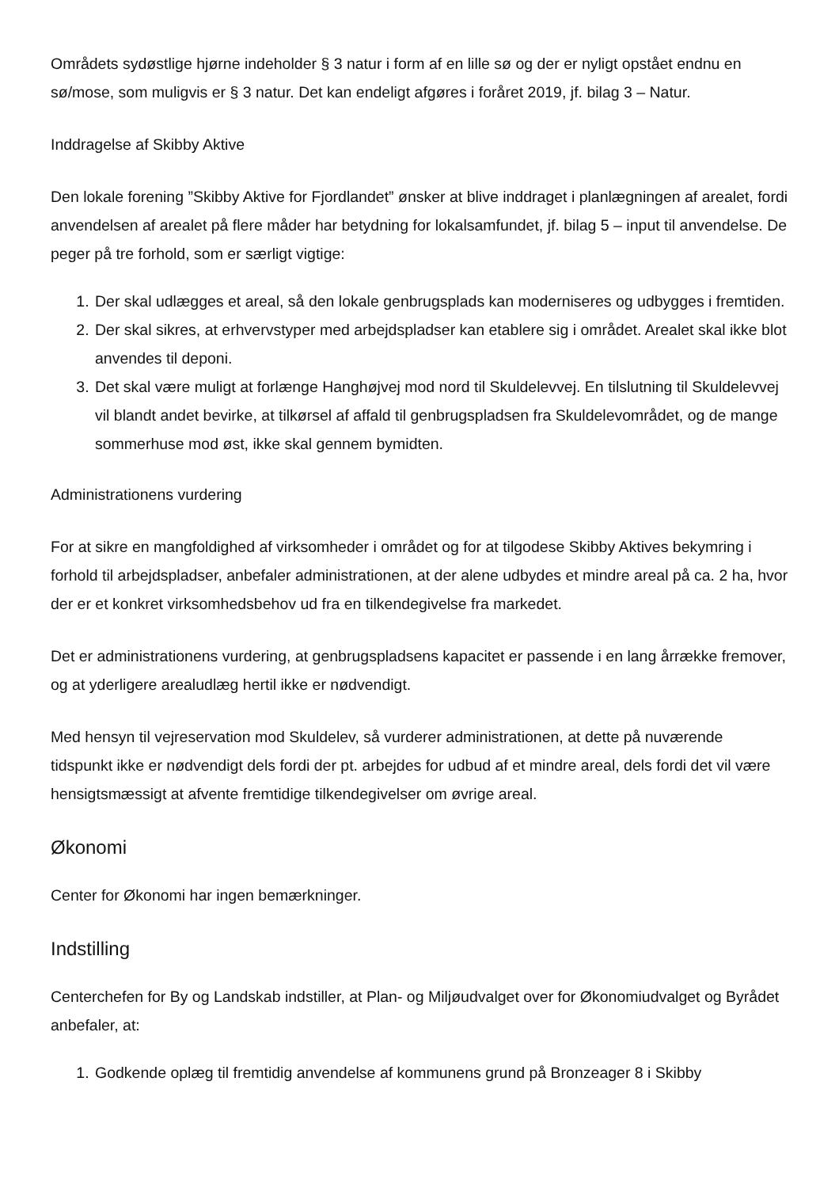Områdets sydøstlige hjørne indeholder § 3 natur i form af en lille sø og der er nyligt opstået endnu en sø/mose, som muligvis er § 3 natur. Det kan endeligt afgøres i foråret 2019, jf. bilag 3 – Natur.
Inddragelse af Skibby Aktive
Den lokale forening ”Skibby Aktive for Fjordlandet” ønsker at blive inddraget i planlægningen af arealet, fordi anvendelsen af arealet på flere måder har betydning for lokalsamfundet, jf. bilag 5 – input til anvendelse. De peger på tre forhold, som er særligt vigtige:
1. Der skal udlægges et areal, så den lokale genbrugsplads kan moderniseres og udbygges i fremtiden.
2. Der skal sikres, at erhvervstyper med arbejdspladser kan etablere sig i området. Arealet skal ikke blot anvendes til deponi.
3. Det skal være muligt at forlænge Hanghøjvej mod nord til Skuldelevvej. En tilslutning til Skuldelevvej vil blandt andet bevirke, at tilkørsel af affald til genbrugspladsen fra Skuldelevområdet, og de mange sommerhuse mod øst, ikke skal gennem bymidten.
Administrationens vurdering
For at sikre en mangfoldighed af virksomheder i området og for at tilgodese Skibby Aktives bekymring i forhold til arbejdspladser, anbefaler administrationen, at der alene udbydes et mindre areal på ca. 2 ha, hvor der er et konkret virksomhedsbehov ud fra en tilkendegivelse fra markedet.
Det er administrationens vurdering, at genbrugspladsens kapacitet er passende i en lang årrække fremover, og at yderligere arealudlæg hertil ikke er nødvendigt.
Med hensyn til vejreservation mod Skuldelev, så vurderer administrationen, at dette på nuværende tidspunkt ikke er nødvendigt dels fordi der pt. arbejdes for udbud af et mindre areal, dels fordi det vil være hensigtsmæssigt at afvente fremtidige tilkendegivelser om øvrige areal.
Økonomi
Center for Økonomi har ingen bemærkninger.
Indstilling
Centerchefen for By og Landskab indstiller, at Plan- og Miljøudvalget over for Økonomiudvalget og Byrådet anbefaler, at:
1. Godkende oplæg til fremtidig anvendelse af kommunens grund på Bronzeager 8 i Skibby